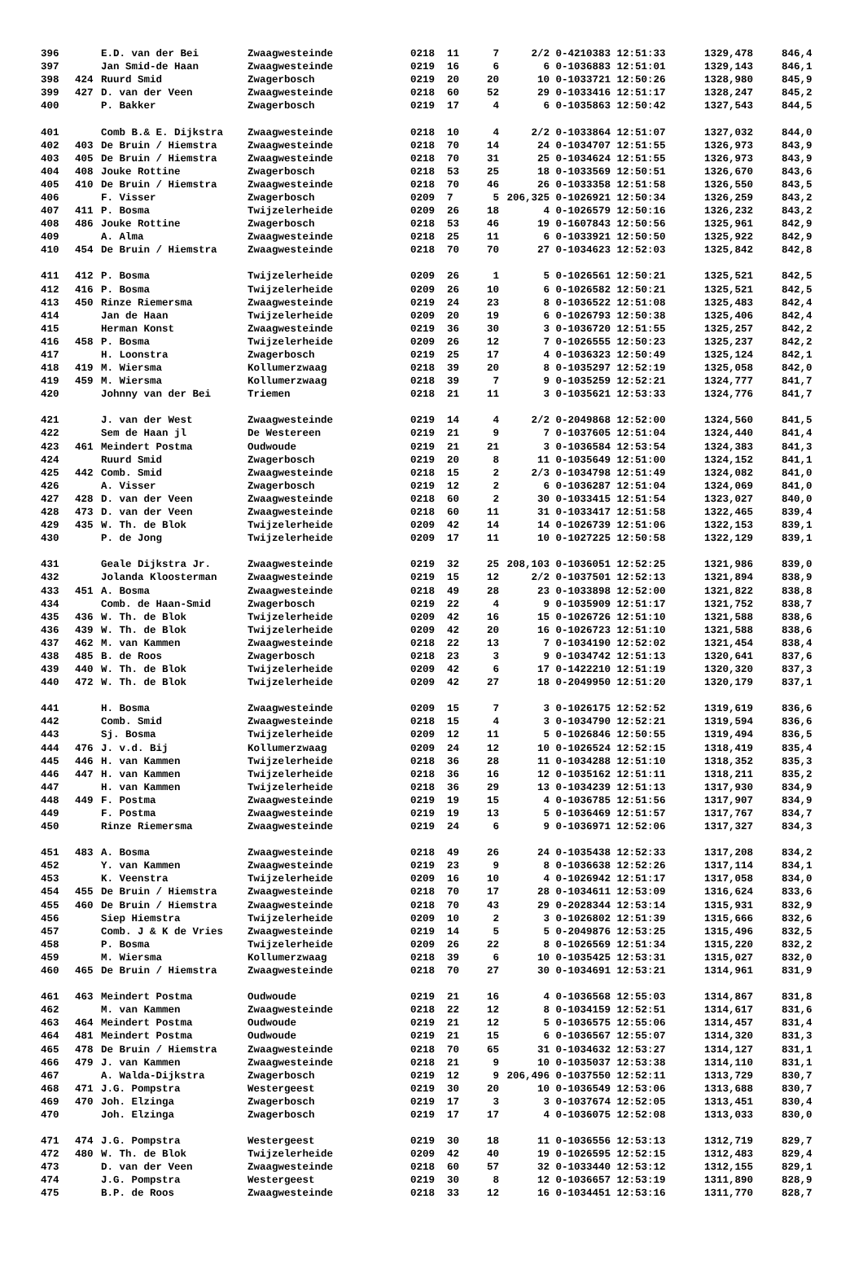| 396 | | E.D. van der Bei | Zwaagwesteinde | 0218 | 11 | 7 | 2/2 | 0-4210383 12:51:33 | 1329,478 | 846,4 |
| 397 | | Jan Smid-de Haan | Zwaagwesteinde | 0219 | 16 | 6 | 6 | 0-1036883 12:51:01 | 1329,143 | 846,1 |
| 398 | 424 | Ruurd Smid | Zwagerbosch | 0219 | 20 | 20 | 10 | 0-1033721 12:50:26 | 1328,980 | 845,9 |
| 399 | 427 | D. van der Veen | Zwaagwesteinde | 0218 | 60 | 52 | 29 | 0-1033416 12:51:17 | 1328,247 | 845,2 |
| 400 | | P. Bakker | Zwagerbosch | 0219 | 17 | 4 | 6 | 0-1035863 12:50:42 | 1327,543 | 844,5 |
| 401 | | Comb B.& E. Dijkstra | Zwaagwesteinde | 0218 | 10 | 4 | 2/2 | 0-1033864 12:51:07 | 1327,032 | 844,0 |
| 402 | 403 | De Bruin / Hiemstra | Zwaagwesteinde | 0218 | 70 | 14 | 24 | 0-1034707 12:51:55 | 1326,973 | 843,9 |
| 403 | 405 | De Bruin / Hiemstra | Zwaagwesteinde | 0218 | 70 | 31 | 25 | 0-1034624 12:51:55 | 1326,973 | 843,9 |
| 404 | 408 | Jouke Rottine | Zwagerbosch | 0218 | 53 | 25 | 18 | 0-1033569 12:50:51 | 1326,670 | 843,6 |
| 405 | 410 | De Bruin / Hiemstra | Zwaagwesteinde | 0218 | 70 | 46 | 26 | 0-1033358 12:51:58 | 1326,550 | 843,5 |
| 406 | | F. Visser | Zwagerbosch | 0209 | 7 | 5 | 206,325 | 0-1026921 12:50:34 | 1326,259 | 843,2 |
| 407 | 411 | P. Bosma | Twijzelerheide | 0209 | 26 | 18 | 4 | 0-1026579 12:50:16 | 1326,232 | 843,2 |
| 408 | 486 | Jouke Rottine | Zwagerbosch | 0218 | 53 | 46 | 19 | 0-1607843 12:50:56 | 1325,961 | 842,9 |
| 409 | | A. Alma | Zwaagwesteinde | 0218 | 25 | 11 | 6 | 0-1033921 12:50:50 | 1325,922 | 842,9 |
| 410 | 454 | De Bruin / Hiemstra | Zwaagwesteinde | 0218 | 70 | 70 | 27 | 0-1034623 12:52:03 | 1325,842 | 842,8 |
| 411 | 412 | P. Bosma | Twijzelerheide | 0209 | 26 | 1 | 5 | 0-1026561 12:50:21 | 1325,521 | 842,5 |
| 412 | 416 | P. Bosma | Twijzelerheide | 0209 | 26 | 10 | 6 | 0-1026582 12:50:21 | 1325,521 | 842,5 |
| 413 | 450 | Rinze Riemersma | Zwaagwesteinde | 0219 | 24 | 23 | 8 | 0-1036522 12:51:08 | 1325,483 | 842,4 |
| 414 | | Jan de Haan | Twijzelerheide | 0209 | 20 | 19 | 6 | 0-1026793 12:50:38 | 1325,406 | 842,4 |
| 415 | | Herman Konst | Zwaagwesteinde | 0219 | 36 | 30 | 3 | 0-1036720 12:51:55 | 1325,257 | 842,2 |
| 416 | 458 | P. Bosma | Twijzelerheide | 0209 | 26 | 12 | 7 | 0-1026555 12:50:23 | 1325,237 | 842,2 |
| 417 | | H. Loonstra | Zwagerbosch | 0219 | 25 | 17 | 4 | 0-1036323 12:50:49 | 1325,124 | 842,1 |
| 418 | 419 | M. Wiersma | Kollumerzwaag | 0218 | 39 | 20 | 8 | 0-1035297 12:52:19 | 1325,058 | 842,0 |
| 419 | 459 | M. Wiersma | Kollumerzwaag | 0218 | 39 | 7 | 9 | 0-1035259 12:52:21 | 1324,777 | 841,7 |
| 420 | | Johnny van der Bei | Triemen | 0218 | 21 | 11 | 3 | 0-1035621 12:53:33 | 1324,776 | 841,7 |
| 421 | | J. van der West | Zwaagwesteinde | 0219 | 14 | 4 | 2/2 | 0-2049868 12:52:00 | 1324,560 | 841,5 |
| 422 | | Sem de Haan jl | De Westereen | 0219 | 21 | 9 | 7 | 0-1037605 12:51:04 | 1324,440 | 841,4 |
| 423 | 461 | Meindert Postma | Oudwoude | 0219 | 21 | 21 | 3 | 0-1036584 12:53:54 | 1324,383 | 841,3 |
| 424 | | Ruurd Smid | Zwagerbosch | 0219 | 20 | 8 | 11 | 0-1035649 12:51:00 | 1324,152 | 841,1 |
| 425 | 442 | Comb. Smid | Zwaagwesteinde | 0218 | 15 | 2 | 2/3 | 0-1034798 12:51:49 | 1324,082 | 841,0 |
| 426 | | A. Visser | Zwagerbosch | 0219 | 12 | 2 | 6 | 0-1036287 12:51:04 | 1324,069 | 841,0 |
| 427 | 428 | D. van der Veen | Zwaagwesteinde | 0218 | 60 | 2 | 30 | 0-1033415 12:51:54 | 1323,027 | 840,0 |
| 428 | 473 | D. van der Veen | Zwaagwesteinde | 0218 | 60 | 11 | 31 | 0-1033417 12:51:58 | 1322,465 | 839,4 |
| 429 | 435 | W. Th. de Blok | Twijzelerheide | 0209 | 42 | 14 | 14 | 0-1026739 12:51:06 | 1322,153 | 839,1 |
| 430 | | P. de Jong | Twijzelerheide | 0209 | 17 | 11 | 10 | 0-1027225 12:50:58 | 1322,129 | 839,1 |
| 431 | | Geale Dijkstra Jr. | Zwaagwesteinde | 0219 | 32 | 25 | 208,103 | 0-1036051 12:52:25 | 1321,986 | 839,0 |
| 432 | | Jolanda Kloosterman | Zwaagwesteinde | 0219 | 15 | 12 | 2/2 | 0-1037501 12:52:13 | 1321,894 | 838,9 |
| 433 | 451 | A. Bosma | Zwaagwesteinde | 0218 | 49 | 28 | 23 | 0-1033898 12:52:00 | 1321,822 | 838,8 |
| 434 | | Comb. de Haan-Smid | Zwagerbosch | 0219 | 22 | 4 | 9 | 0-1035909 12:51:17 | 1321,752 | 838,7 |
| 435 | 436 | W. Th. de Blok | Twijzelerheide | 0209 | 42 | 16 | 15 | 0-1026726 12:51:10 | 1321,588 | 838,6 |
| 436 | 439 | W. Th. de Blok | Twijzelerheide | 0209 | 42 | 20 | 16 | 0-1026723 12:51:10 | 1321,588 | 838,6 |
| 437 | 462 | M. van Kammen | Zwaagwesteinde | 0218 | 22 | 13 | 7 | 0-1034190 12:52:02 | 1321,454 | 838,4 |
| 438 | 485 | B. de Roos | Zwagerbosch | 0218 | 23 | 3 | 9 | 0-1034742 12:51:13 | 1320,641 | 837,6 |
| 439 | 440 | W. Th. de Blok | Twijzelerheide | 0209 | 42 | 6 | 17 | 0-1422210 12:51:19 | 1320,320 | 837,3 |
| 440 | 472 | W. Th. de Blok | Twijzelerheide | 0209 | 42 | 27 | 18 | 0-2049950 12:51:20 | 1320,179 | 837,1 |
| 441 | | H. Bosma | Zwaagwesteinde | 0209 | 15 | 7 | 3 | 0-1026175 12:52:52 | 1319,619 | 836,6 |
| 442 | | Comb. Smid | Zwaagwesteinde | 0218 | 15 | 4 | 3 | 0-1034790 12:52:21 | 1319,594 | 836,6 |
| 443 | | Sj. Bosma | Twijzelerheide | 0209 | 12 | 11 | 5 | 0-1026846 12:50:55 | 1319,494 | 836,5 |
| 444 | 476 | J. v.d. Bij | Kollumerzwaag | 0209 | 24 | 12 | 10 | 0-1026524 12:52:15 | 1318,419 | 835,4 |
| 445 | 446 | H. van Kammen | Twijzelerheide | 0218 | 36 | 28 | 11 | 0-1034288 12:51:10 | 1318,352 | 835,3 |
| 446 | 447 | H. van Kammen | Twijzelerheide | 0218 | 36 | 16 | 12 | 0-1035162 12:51:11 | 1318,211 | 835,2 |
| 447 | | H. van Kammen | Twijzelerheide | 0218 | 36 | 29 | 13 | 0-1034239 12:51:13 | 1317,930 | 834,9 |
| 448 | 449 | F. Postma | Zwaagwesteinde | 0219 | 19 | 15 | 4 | 0-1036785 12:51:56 | 1317,907 | 834,9 |
| 449 | | F. Postma | Zwaagwesteinde | 0219 | 19 | 13 | 5 | 0-1036469 12:51:57 | 1317,767 | 834,7 |
| 450 | | Rinze Riemersma | Zwaagwesteinde | 0219 | 24 | 6 | 9 | 0-1036971 12:52:06 | 1317,327 | 834,3 |
| 451 | 483 | A. Bosma | Zwaagwesteinde | 0218 | 49 | 26 | 24 | 0-1035438 12:52:33 | 1317,208 | 834,2 |
| 452 | | Y. van Kammen | Zwaagwesteinde | 0219 | 23 | 9 | 8 | 0-1036638 12:52:26 | 1317,114 | 834,1 |
| 453 | | K. Veenstra | Twijzelerheide | 0209 | 16 | 10 | 4 | 0-1026942 12:51:17 | 1317,058 | 834,0 |
| 454 | 455 | De Bruin / Hiemstra | Zwaagwesteinde | 0218 | 70 | 17 | 28 | 0-1034611 12:53:09 | 1316,624 | 833,6 |
| 455 | 460 | De Bruin / Hiemstra | Zwaagwesteinde | 0218 | 70 | 43 | 29 | 0-2028344 12:53:14 | 1315,931 | 832,9 |
| 456 | | Siep Hiemstra | Twijzelerheide | 0209 | 10 | 2 | 3 | 0-1026802 12:51:39 | 1315,666 | 832,6 |
| 457 | | Comb. J & K de Vries | Zwaagwesteinde | 0219 | 14 | 5 | 5 | 0-2049876 12:53:25 | 1315,496 | 832,5 |
| 458 | | P. Bosma | Twijzelerheide | 0209 | 26 | 22 | 8 | 0-1026569 12:51:34 | 1315,220 | 832,2 |
| 459 | | M. Wiersma | Kollumerzwaag | 0218 | 39 | 6 | 10 | 0-1035425 12:53:31 | 1315,027 | 832,0 |
| 460 | 465 | De Bruin / Hiemstra | Zwaagwesteinde | 0218 | 70 | 27 | 30 | 0-1034691 12:53:21 | 1314,961 | 831,9 |
| 461 | 463 | Meindert Postma | Oudwoude | 0219 | 21 | 16 | 4 | 0-1036568 12:55:03 | 1314,867 | 831,8 |
| 462 | | M. van Kammen | Zwaagwesteinde | 0218 | 22 | 12 | 8 | 0-1034159 12:52:51 | 1314,617 | 831,6 |
| 463 | 464 | Meindert Postma | Oudwoude | 0219 | 21 | 12 | 5 | 0-1036575 12:55:06 | 1314,457 | 831,4 |
| 464 | 481 | Meindert Postma | Oudwoude | 0219 | 21 | 15 | 6 | 0-1036567 12:55:07 | 1314,320 | 831,3 |
| 465 | 478 | De Bruin / Hiemstra | Zwaagwesteinde | 0218 | 70 | 65 | 31 | 0-1034632 12:53:27 | 1314,127 | 831,1 |
| 466 | 479 | J. van Kammen | Zwaagwesteinde | 0218 | 21 | 9 | 10 | 0-1035037 12:53:38 | 1314,110 | 831,1 |
| 467 | | A. Walda-Dijkstra | Zwagerbosch | 0219 | 12 | 9 | 206,496 | 0-1037550 12:52:11 | 1313,729 | 830,7 |
| 468 | 471 | J.G. Pompstra | Westergeest | 0219 | 30 | 20 | 10 | 0-1036549 12:53:06 | 1313,688 | 830,7 |
| 469 | 470 | Joh. Elzinga | Zwagerbosch | 0219 | 17 | 3 | 3 | 0-1037674 12:52:05 | 1313,451 | 830,4 |
| 470 | | Joh. Elzinga | Zwagerbosch | 0219 | 17 | 17 | 4 | 0-1036075 12:52:08 | 1313,033 | 830,0 |
| 471 | 474 | J.G. Pompstra | Westergeest | 0219 | 30 | 18 | 11 | 0-1036556 12:53:13 | 1312,719 | 829,7 |
| 472 | 480 | W. Th. de Blok | Twijzelerheide | 0209 | 42 | 40 | 19 | 0-1026595 12:52:15 | 1312,483 | 829,4 |
| 473 | | D. van der Veen | Zwaagwesteinde | 0218 | 60 | 57 | 32 | 0-1033440 12:53:12 | 1312,155 | 829,1 |
| 474 | | J.G. Pompstra | Westergeest | 0219 | 30 | 8 | 12 | 0-1036657 12:53:19 | 1311,890 | 828,9 |
| 475 | | B.P. de Roos | Zwaagwesteinde | 0218 | 33 | 12 | 16 | 0-1034451 12:53:16 | 1311,770 | 828,7 |